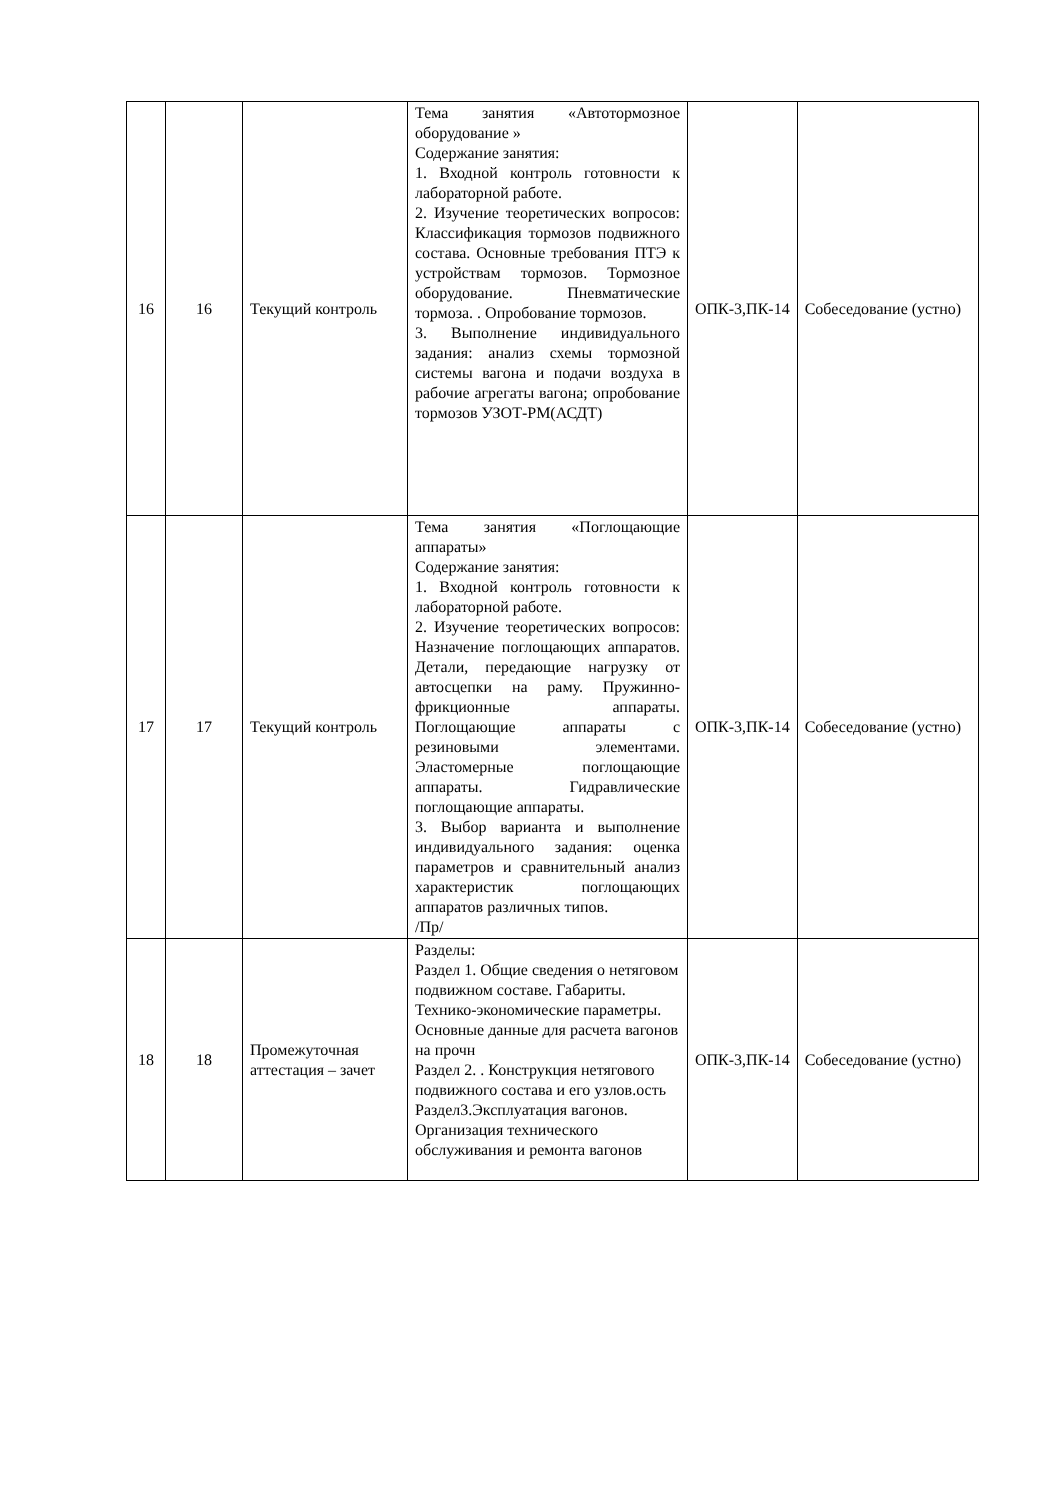| 16 | 16 | Текущий контроль | Тема занятия «Автотормозное оборудование » Содержание занятия: 1. Входной контроль готовности к лабораторной работе. 2. Изучение теоретических вопросов: Классификация тормозов подвижного состава. Основные требования ПТЭ к устройствам тормозов. Тормозное оборудование. Пневматические тормоза. . Опробование тормозов. 3. Выполнение индивидуального задания: анализ схемы тормозной системы вагона и подачи воздуха в рабочие агрегаты вагона; опробование тормозов УЗОТ-РМ(АСДТ) | ОПК-3,ПК-14 | Собеседование (устно) |
| 17 | 17 | Текущий контроль | Тема занятия «Поглощающие аппараты» Содержание занятия: 1. Входной контроль готовности к лабораторной работе. 2. Изучение теоретических вопросов: Назначение поглощающих аппаратов. Детали, передающие нагрузку от автосцепки на раму. Пружинно-фрикционные аппараты. Поглощающие аппараты с резиновыми элементами. Эластомерные поглощающие аппараты. Гидравлические поглощающие аппараты. 3. Выбор варианта и выполнение индивидуального задания: оценка параметров и сравнительный анализ характеристик поглощающих аппаратов различных типов. /Пр/ | ОПК-3,ПК-14 | Собеседование (устно) |
| 18 | 18 | Промежуточная аттестация – зачет | Разделы: Раздел 1. Общие сведения о нетяговом подвижном составе. Габариты. Технико-экономические параметры. Основные данные для расчета вагонов на прочн Раздел 2. . Конструкция нетягового подвижного состава и его узлов.ость Раздел3.Эксплуатация вагонов. Организация технического обслуживания и ремонта вагонов | ОПК-3,ПК-14 | Собеседование (устно) |